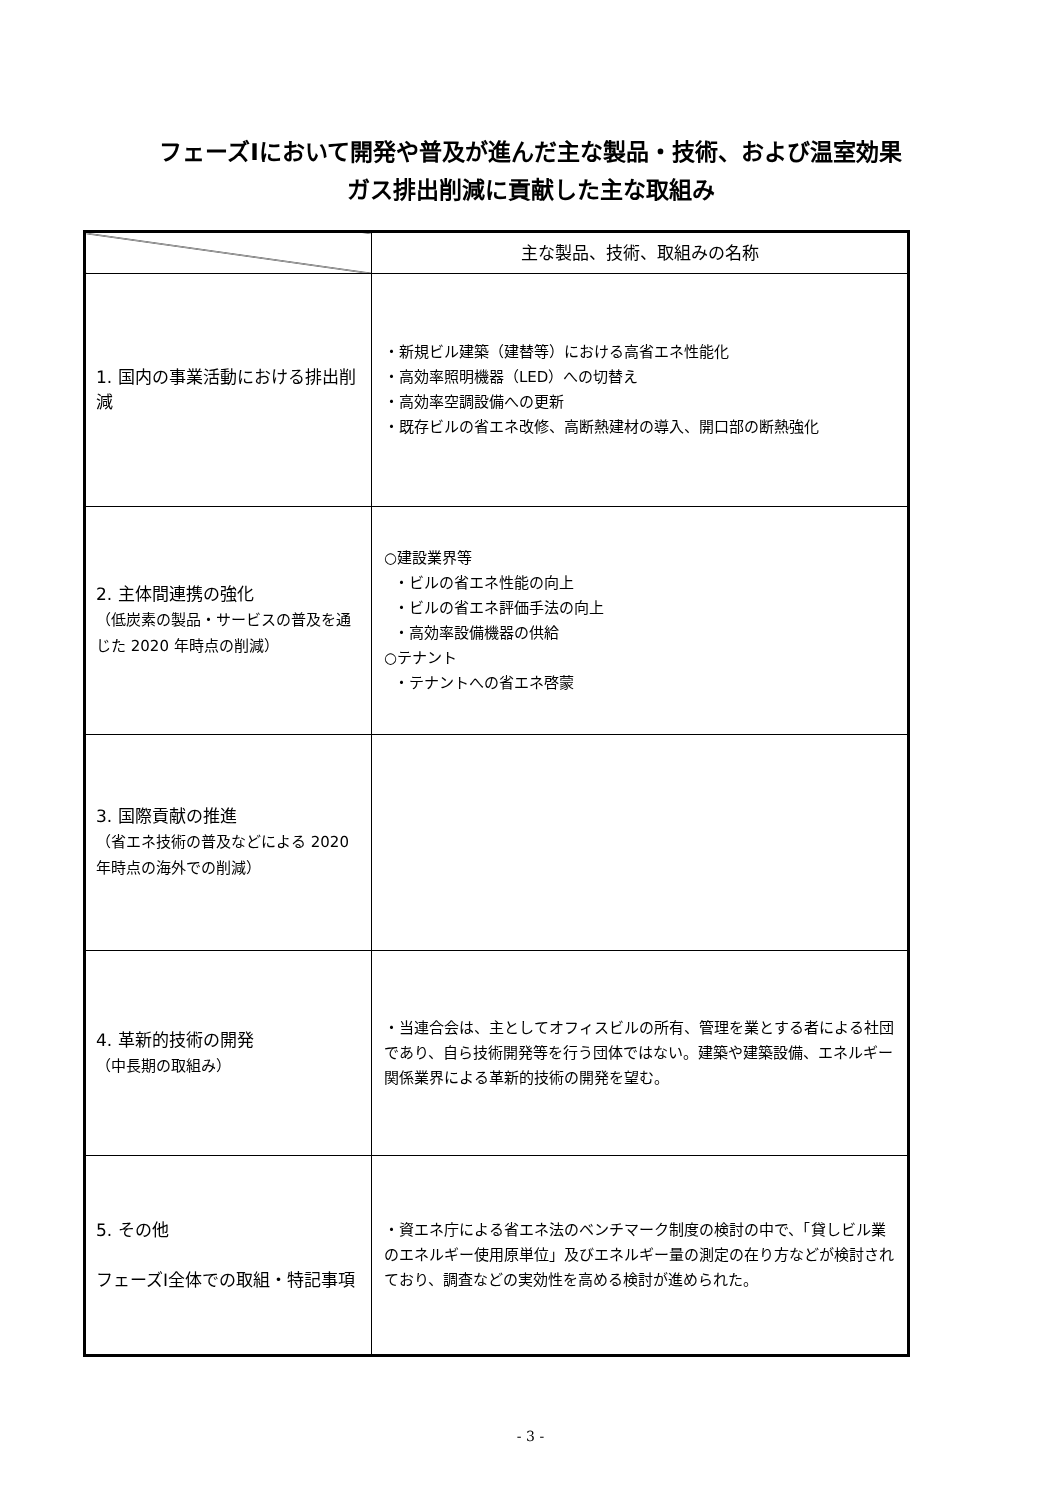フェーズⅠにおいて開発や普及が進んだ主な製品・技術、および温室効果
ガス排出削減に貢献した主な取組み
| | 主な製品、技術、取組みの名称 |
| --- | --- |
| 1. 国内の事業活動における排出削減 | ・新規ビル建築（建替等）における高省エネ性能化 ・高効率照明機器（LED）への切替え ・高効率空調設備への更新 ・既存ビルの省エネ改修、高断熱建材の導入、開口部の断熱強化 |
| 2. 主体間連携の強化 （低炭素の製品・サービスの普及を通じた 2020 年時点の削減） | ○建設業界等 ・ビルの省エネ性能の向上 ・ビルの省エネ評価手法の向上 ・高効率設備機器の供給 ○テナント ・テナントへの省エネ啓蒙 |
| 3. 国際貢献の推進 （省エネ技術の普及などによる 2020 年時点の海外での削減） | |
| 4. 革新的技術の開発 （中長期の取組み） | ・当連合会は、主としてオフィスビルの所有、管理を業とする者による社団であり、自ら技術開発等を行う団体ではない。建築や建築設備、エネルギー関係業界による革新的技術の開発を望む。 |
| 5. その他 フェーズⅠ全体での取組・特記事項 | ・資エネ庁による省エネ法のベンチマーク制度の検討の中で、「貸しビル業のエネルギー使用原単位」及びエネルギー量の測定の在り方などが検討されており、調査などの実効性を高める検討が進められた。 |
- 3 -